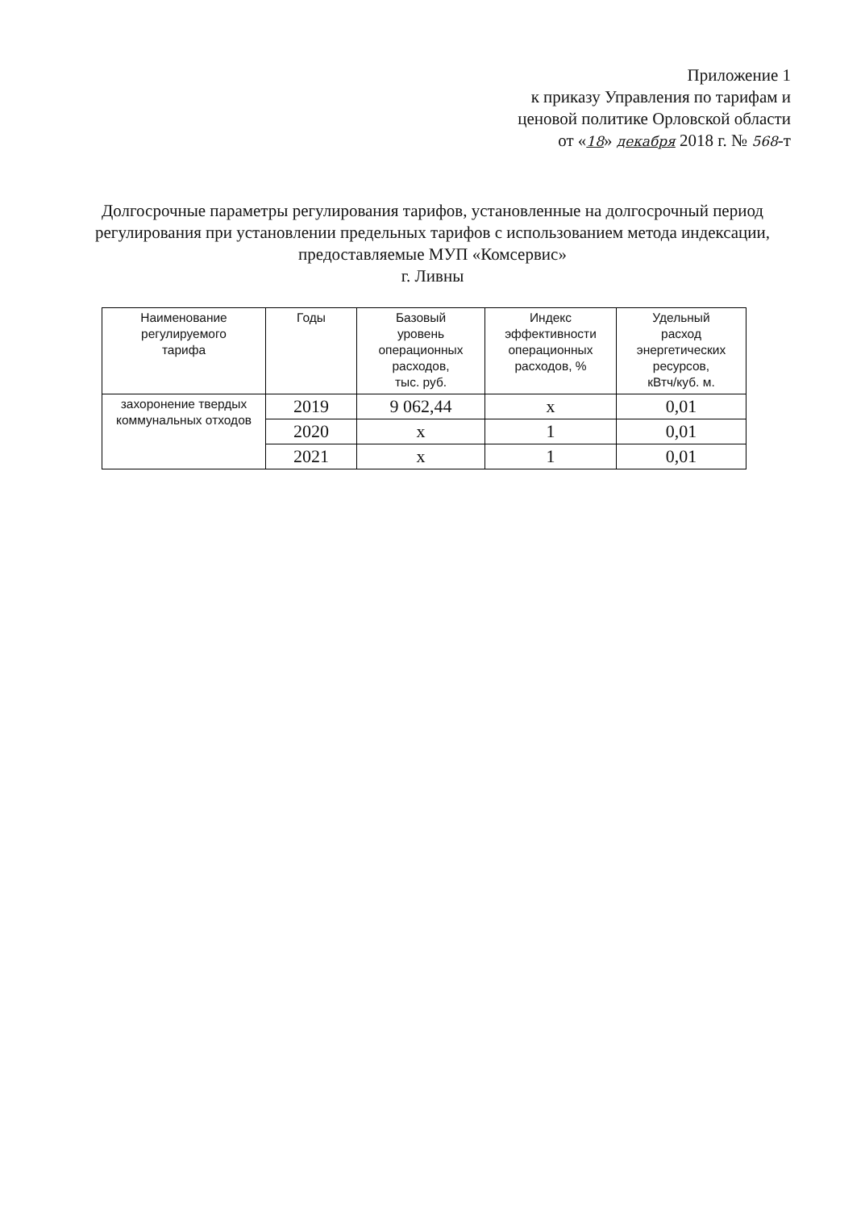Приложение 1
к приказу Управления по тарифам и
ценовой политике Орловской области
от «18» декабря 2018 г. № 568-т
Долгосрочные параметры регулирования тарифов, установленные на долгосрочный период регулирования при установлении предельных тарифов с использованием метода индексации, предоставляемые МУП «Комсервис»
г. Ливны
| Наименование регулируемого тарифа | Годы | Базовый уровень операционных расходов, тыс. руб. | Индекс эффективности операционных расходов, % | Удельный расход энергетических ресурсов, кВтч/куб. м. |
| --- | --- | --- | --- | --- |
| захоронение твердых коммунальных отходов | 2019 | 9 062,44 | х | 0,01 |
| | 2020 | х | 1 | 0,01 |
| | 2021 | х | 1 | 0,01 |